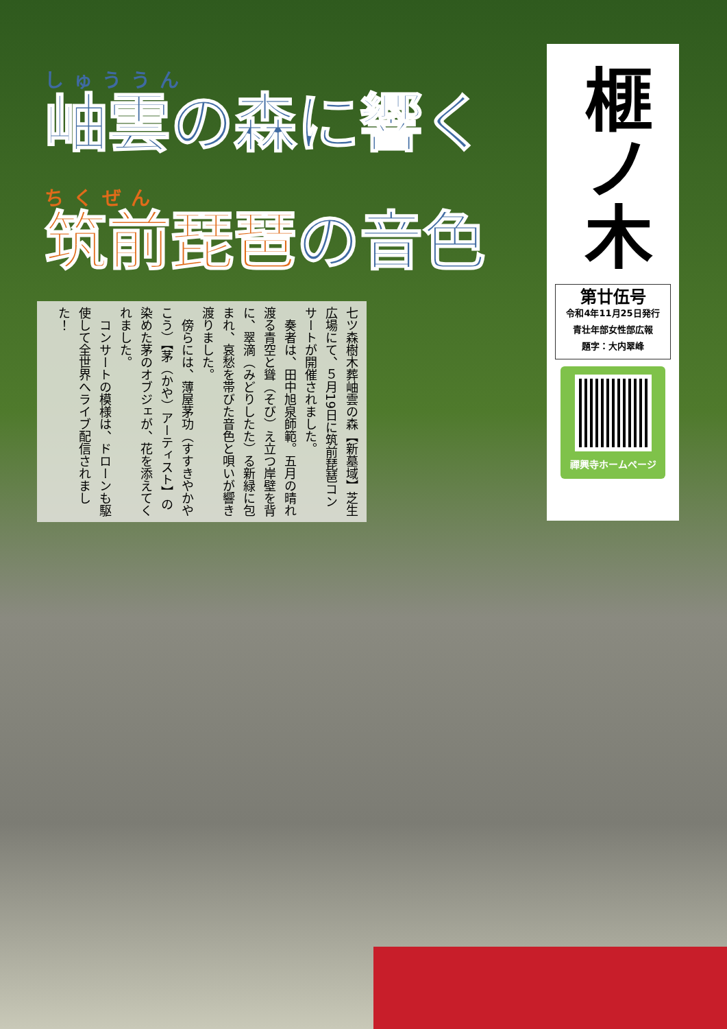しゅううん
岫雲の森に響く
ちくぜん
筑前琵琶 の音色
七ツ森樹木葬岫雲の森【新墓域】芝生広場にて、５月19日に筑前琵琶コンサートが開催されました。
　奏者は、田中旭泉師範。五月の晴れ渡る青空と聳（そび）え立つ岸壁を背に、翠滴（みどりしたた）る新緑に包まれ、哀愁を帯びた音色と唄いが響き渡りました。
　傍らには、薄屋茅功（すすきやかやこう）【茅（かや）アーティスト】の染めた茅のオブジェが、花を添えてくれました。
　コンサートの模様は、ドローンも駆使して全世界へライブ配信されました！
榧ノ木
第廿伍号
令和4年11月25日発行
青壮年部女性部広報
題字：大内翠峰
禪興寺ホームページ